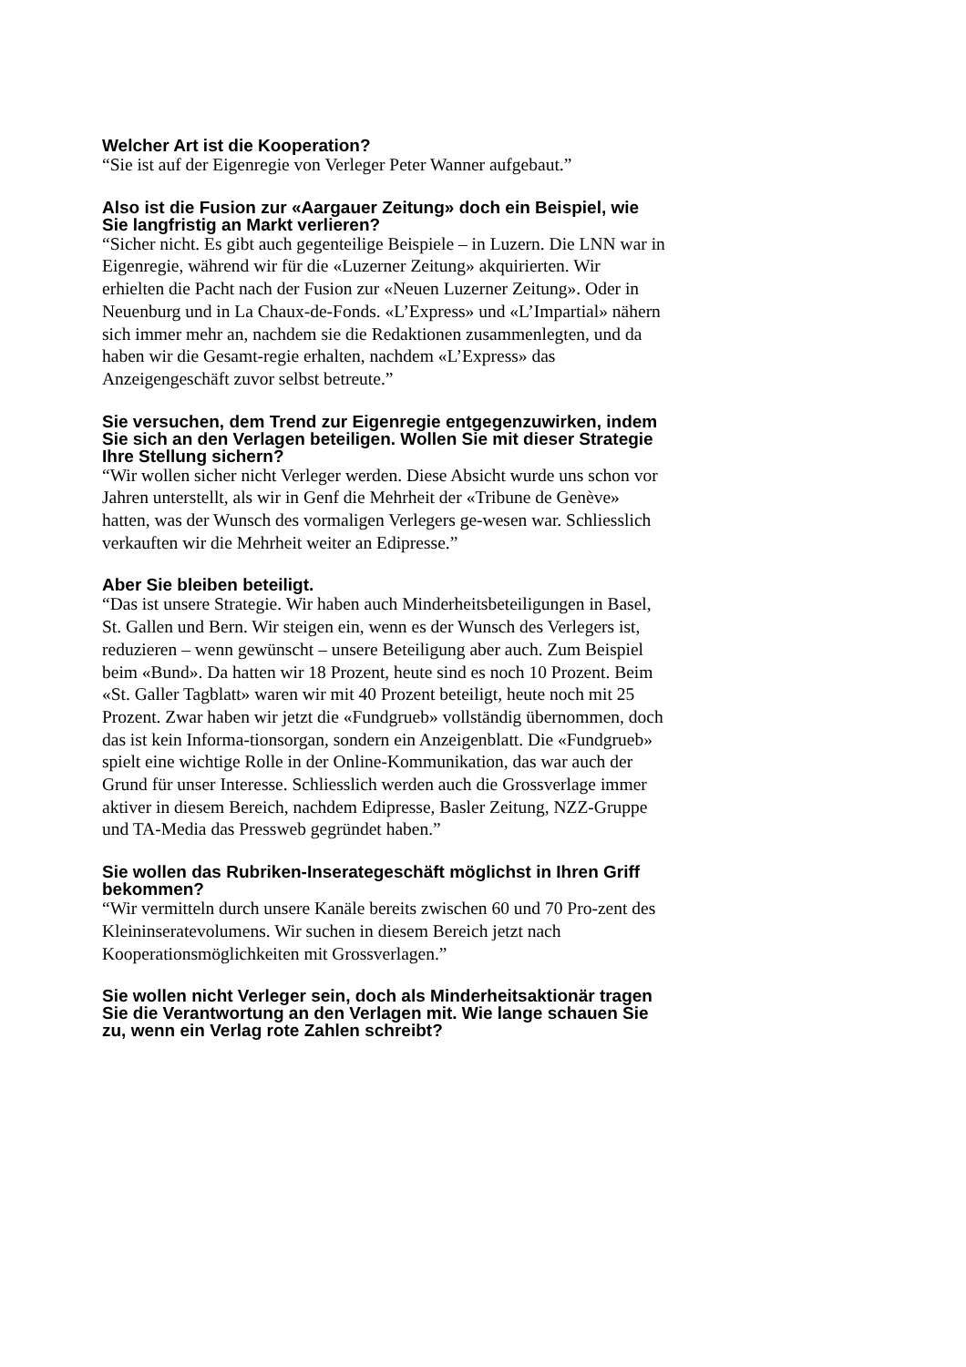Welcher Art ist die Kooperation?
“Sie ist auf der Eigenregie von Verleger Peter Wanner aufgebaut.”
Also ist die Fusion zur «Aargauer Zeitung» doch ein Beispiel, wie Sie langfristig an Markt verlieren?
“Sicher nicht. Es gibt auch gegenteilige Beispiele – in Luzern. Die LNN war in Eigenregie, während wir für die «Luzerner Zeitung» akquirierten. Wir erhielten die Pacht nach der Fusion zur «Neuen Luzerner Zeitung». Oder in Neuenburg und in La Chaux-de-Fonds. «L’Express» und «L’Impartial» nähern sich immer mehr an, nachdem sie die Redaktionen zusammenlegten, und da haben wir die Gesamt-regie erhalten, nachdem «L’Express» das Anzeigengeschäft zuvor selbst betreute.”
Sie versuchen, dem Trend zur Eigenregie entgegenzuwirken, indem Sie sich an den Verlagen beteiligen. Wollen Sie mit dieser Strategie Ihre Stellung sichern?
“Wir wollen sicher nicht Verleger werden. Diese Absicht wurde uns schon vor Jahren unterstellt, als wir in Genf die Mehrheit der «Tribune de Genève» hatten, was der Wunsch des vormaligen Verlegers ge-wesen war. Schliesslich verkauften wir die Mehrheit weiter an Edipresse.”
Aber Sie bleiben beteiligt.
“Das ist unsere Strategie. Wir haben auch Minderheitsbeteiligungen in Basel, St. Gallen und Bern. Wir steigen ein, wenn es der Wunsch des Verlegers ist, reduzieren – wenn gewünscht – unsere Beteiligung aber auch. Zum Beispiel beim «Bund». Da hatten wir 18 Prozent, heute sind es noch 10 Prozent. Beim «St. Galler Tagblatt» waren wir mit 40 Prozent beteiligt, heute noch mit 25 Prozent. Zwar haben wir jetzt die «Fundgrueb» vollständig übernommen, doch das ist kein Informa-tionsorgan, sondern ein Anzeigenblatt. Die «Fundgrueb» spielt eine wichtige Rolle in der Online-Kommunikation, das war auch der Grund für unser Interesse. Schliesslich werden auch die Grossverlage immer aktiver in diesem Bereich, nachdem Edipresse, Basler Zeitung, NZZ-Gruppe und TA-Media das Pressweb gegründet haben.”
Sie wollen das Rubriken-Inserategeschäft möglichst in Ihren Griff bekommen?
“Wir vermitteln durch unsere Kanäle bereits zwischen 60 und 70 Pro-zent des Kleininseratevolumens. Wir suchen in diesem Bereich jetzt nach Kooperationsmöglichkeiten mit Grossverlagen.”
Sie wollen nicht Verleger sein, doch als Minderheitsaktionär tragen Sie die Verantwortung an den Verlagen mit. Wie lange schauen Sie zu, wenn ein Verlag rote Zahlen schreibt?